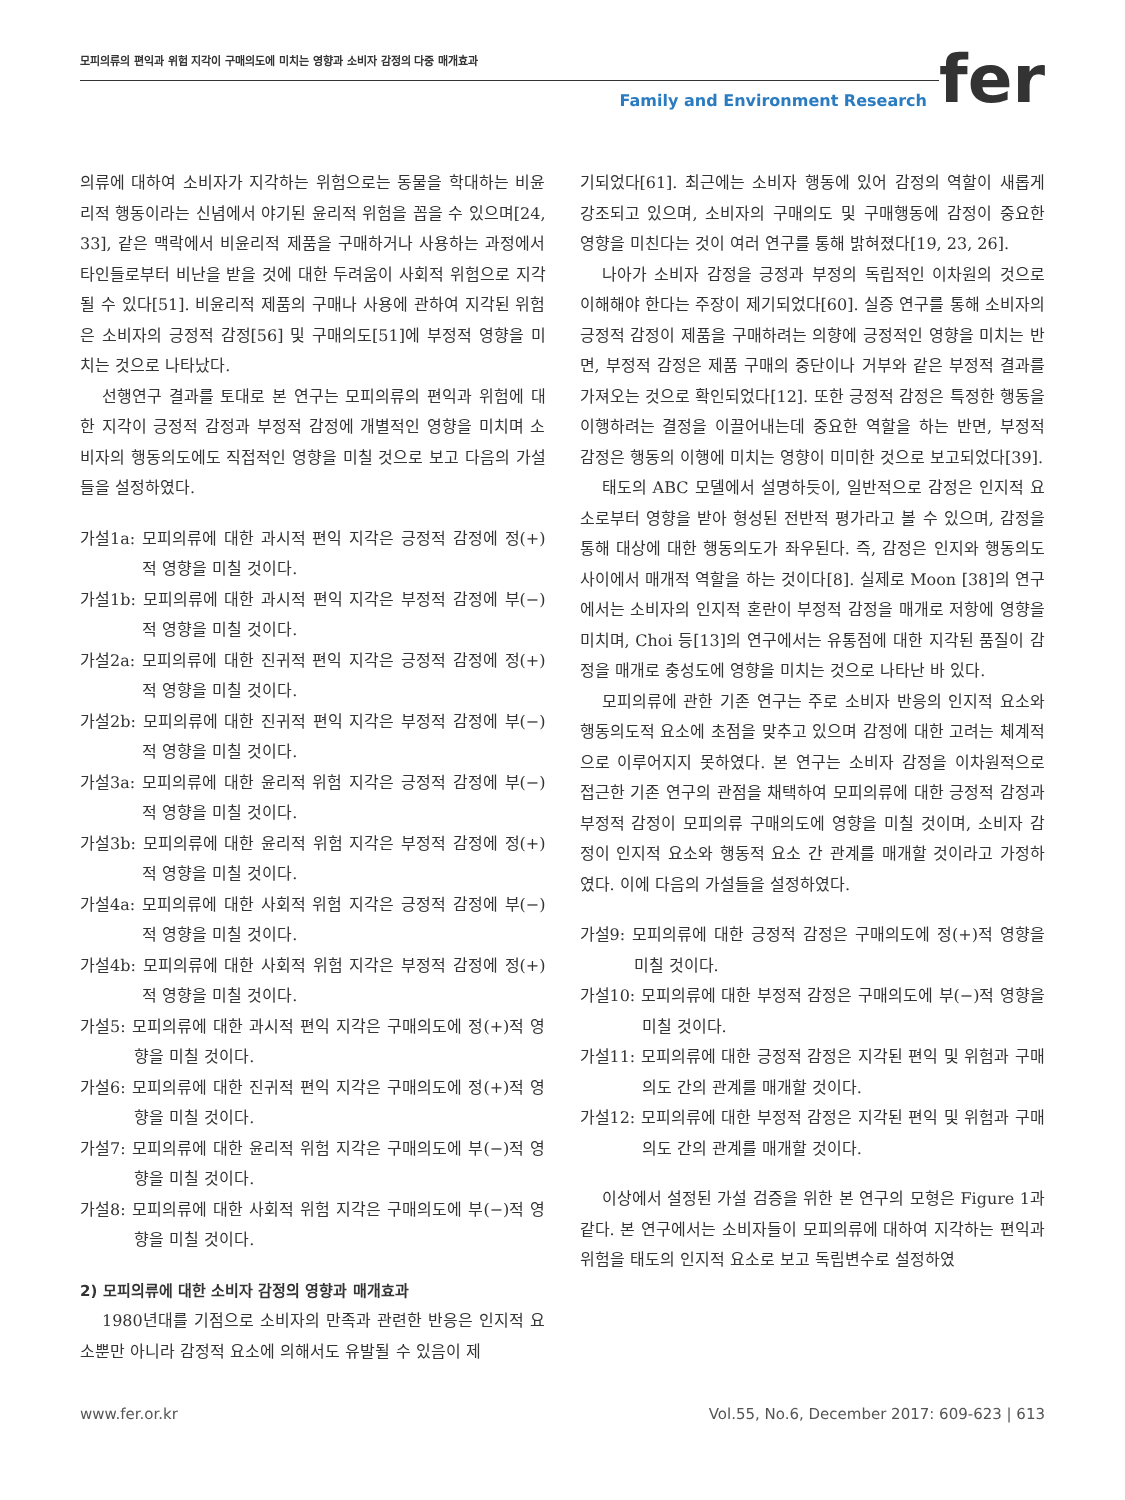모피의류의 편익과 위험 지각이 구매의도에 미치는 영향과 소비자 감정의 다중 매개효과
Family and Environment Research
fer
의류에 대하여 소비자가 지각하는 위험으로는 동물을 학대하는 비윤리적 행동이라는 신념에서 야기된 윤리적 위험을 꼽을 수 있으며[24, 33], 같은 맥락에서 비윤리적 제품을 구매하거나 사용하는 과정에서 타인들로부터 비난을 받을 것에 대한 두려움이 사회적 위험으로 지각될 수 있다[51]. 비윤리적 제품의 구매나 사용에 관하여 지각된 위험은 소비자의 긍정적 감정[56] 및 구매의도[51]에 부정적 영향을 미치는 것으로 나타났다.
선행연구 결과를 토대로 본 연구는 모피의류의 편익과 위험에 대한 지각이 긍정적 감정과 부정적 감정에 개별적인 영향을 미치며 소비자의 행동의도에도 직접적인 영향을 미칠 것으로 보고 다음의 가설들을 설정하였다.
가설1a: 모피의류에 대한 과시적 편익 지각은 긍정적 감정에 정(+)적 영향을 미칠 것이다.
가설1b: 모피의류에 대한 과시적 편익 지각은 부정적 감정에 부(−)적 영향을 미칠 것이다.
가설2a: 모피의류에 대한 진귀적 편익 지각은 긍정적 감정에 정(+)적 영향을 미칠 것이다.
가설2b: 모피의류에 대한 진귀적 편익 지각은 부정적 감정에 부(−)적 영향을 미칠 것이다.
가설3a: 모피의류에 대한 윤리적 위험 지각은 긍정적 감정에 부(−)적 영향을 미칠 것이다.
가설3b: 모피의류에 대한 윤리적 위험 지각은 부정적 감정에 정(+)적 영향을 미칠 것이다.
가설4a: 모피의류에 대한 사회적 위험 지각은 긍정적 감정에 부(−)적 영향을 미칠 것이다.
가설4b: 모피의류에 대한 사회적 위험 지각은 부정적 감정에 정(+)적 영향을 미칠 것이다.
가설5: 모피의류에 대한 과시적 편익 지각은 구매의도에 정(+)적 영향을 미칠 것이다.
가설6: 모피의류에 대한 진귀적 편익 지각은 구매의도에 정(+)적 영향을 미칠 것이다.
가설7: 모피의류에 대한 윤리적 위험 지각은 구매의도에 부(−)적 영향을 미칠 것이다.
가설8: 모피의류에 대한 사회적 위험 지각은 구매의도에 부(−)적 영향을 미칠 것이다.
2) 모피의류에 대한 소비자 감정의 영향과 매개효과
1980년대를 기점으로 소비자의 만족과 관련한 반응은 인지적 요소뿐만 아니라 감정적 요소에 의해서도 유발될 수 있음이 제
기되었다[61]. 최근에는 소비자 행동에 있어 감정의 역할이 새롭게 강조되고 있으며, 소비자의 구매의도 및 구매행동에 감정이 중요한 영향을 미친다는 것이 여러 연구를 통해 밝혀졌다[19, 23, 26].
나아가 소비자 감정을 긍정과 부정의 독립적인 이차원의 것으로 이해해야 한다는 주장이 제기되었다[60]. 실증 연구를 통해 소비자의 긍정적 감정이 제품을 구매하려는 의향에 긍정적인 영향을 미치는 반면, 부정적 감정은 제품 구매의 중단이나 거부와 같은 부정적 결과를 가져오는 것으로 확인되었다[12]. 또한 긍정적 감정은 특정한 행동을 이행하려는 결정을 이끌어내는데 중요한 역할을 하는 반면, 부정적 감정은 행동의 이행에 미치는 영향이 미미한 것으로 보고되었다[39].
태도의 ABC 모델에서 설명하듯이, 일반적으로 감정은 인지적 요소로부터 영향을 받아 형성된 전반적 평가라고 볼 수 있으며, 감정을 통해 대상에 대한 행동의도가 좌우된다. 즉, 감정은 인지와 행동의도 사이에서 매개적 역할을 하는 것이다[8]. 실제로 Moon [38]의 연구에서는 소비자의 인지적 혼란이 부정적 감정을 매개로 저항에 영향을 미치며, Choi 등[13]의 연구에서는 유통점에 대한 지각된 품질이 감정을 매개로 충성도에 영향을 미치는 것으로 나타난 바 있다.
모피의류에 관한 기존 연구는 주로 소비자 반응의 인지적 요소와 행동의도적 요소에 초점을 맞추고 있으며 감정에 대한 고려는 체계적으로 이루어지지 못하였다. 본 연구는 소비자 감정을 이차원적으로 접근한 기존 연구의 관점을 채택하여 모피의류에 대한 긍정적 감정과 부정적 감정이 모피의류 구매의도에 영향을 미칠 것이며, 소비자 감정이 인지적 요소와 행동적 요소 간 관계를 매개할 것이라고 가정하였다. 이에 다음의 가설들을 설정하였다.
가설9: 모피의류에 대한 긍정적 감정은 구매의도에 정(+)적 영향을 미칠 것이다.
가설10: 모피의류에 대한 부정적 감정은 구매의도에 부(−)적 영향을 미칠 것이다.
가설11: 모피의류에 대한 긍정적 감정은 지각된 편익 및 위험과 구매의도 간의 관계를 매개할 것이다.
가설12: 모피의류에 대한 부정적 감정은 지각된 편익 및 위험과 구매의도 간의 관계를 매개할 것이다.
이상에서 설정된 가설 검증을 위한 본 연구의 모형은 Figure 1과 같다. 본 연구에서는 소비자들이 모피의류에 대하여 지각하는 편익과 위험을 태도의 인지적 요소로 보고 독립변수로 설정하였
www.fer.or.kr Vol.55, No.6, December 2017: 609-623 | 613